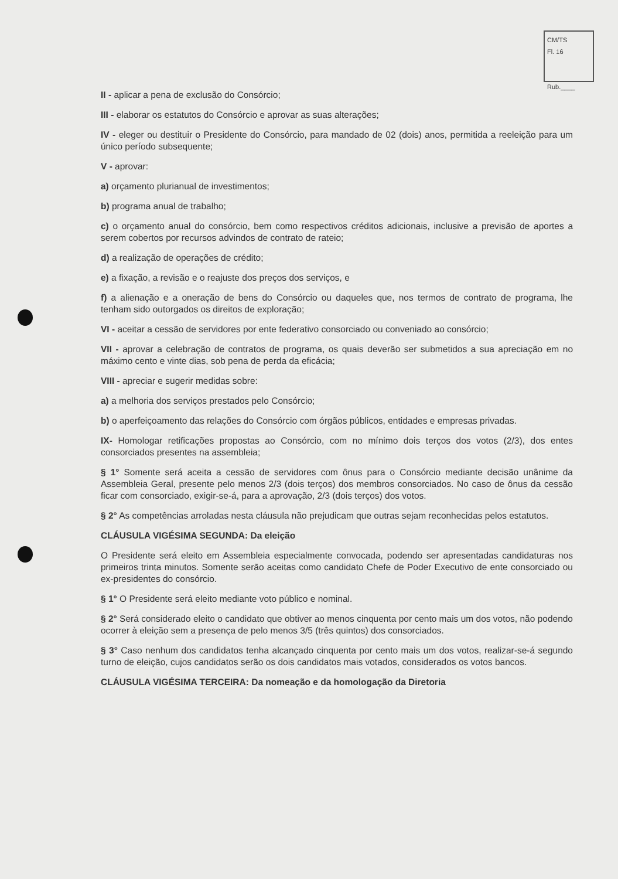CM/TS
Fl. 16
Rub.____
II - aplicar a pena de exclusão do Consórcio;
III - elaborar os estatutos do Consórcio e aprovar as suas alterações;
IV - eleger ou destituir o Presidente do Consórcio, para mandado de 02 (dois) anos, permitida a reeleição para um único período subsequente;
V - aprovar:
a) orçamento plurianual de investimentos;
b) programa anual de trabalho;
c) o orçamento anual do consórcio, bem como respectivos créditos adicionais, inclusive a previsão de aportes a serem cobertos por recursos advindos de contrato de rateio;
d) a realização de operações de crédito;
e) a fixação, a revisão e o reajuste dos preços dos serviços, e
f) a alienação e a oneração de bens do Consórcio ou daqueles que, nos termos de contrato de programa, lhe tenham sido outorgados os direitos de exploração;
VI - aceitar a cessão de servidores por ente federativo consorciado ou conveniado ao consórcio;
VII - aprovar a celebração de contratos de programa, os quais deverão ser submetidos a sua apreciação em no máximo cento e vinte dias, sob pena de perda da eficácia;
VIII - apreciar e sugerir medidas sobre:
a) a melhoria dos serviços prestados pelo Consórcio;
b) o aperfeiçoamento das relações do Consórcio com órgãos públicos, entidades e empresas privadas.
IX- Homologar retificações propostas ao Consórcio, com no mínimo dois terços dos votos (2/3), dos entes consorciados presentes na assembleia;
§ 1° Somente será aceita a cessão de servidores com ônus para o Consórcio mediante decisão unânime da Assembleia Geral, presente pelo menos 2/3 (dois terços) dos membros consorciados. No caso de ônus da cessão ficar com consorciado, exigir-se-á, para a aprovação, 2/3 (dois terços) dos votos.
§ 2° As competências arroladas nesta cláusula não prejudicam que outras sejam reconhecidas pelos estatutos.
CLÁUSULA VIGÉSIMA SEGUNDA: Da eleição
O Presidente será eleito em Assembleia especialmente convocada, podendo ser apresentadas candidaturas nos primeiros trinta minutos. Somente serão aceitas como candidato Chefe de Poder Executivo de ente consorciado ou ex-presidentes do consórcio.
§ 1° O Presidente será eleito mediante voto público e nominal.
§ 2° Será considerado eleito o candidato que obtiver ao menos cinquenta por cento mais um dos votos, não podendo ocorrer à eleição sem a presença de pelo menos 3/5 (três quintos) dos consorciados.
§ 3° Caso nenhum dos candidatos tenha alcançado cinquenta por cento mais um dos votos, realizar-se-á segundo turno de eleição, cujos candidatos serão os dois candidatos mais votados, considerados os votos bancos.
CLÁUSULA VIGÉSIMA TERCEIRA: Da nomeação e da homologação da Diretoria